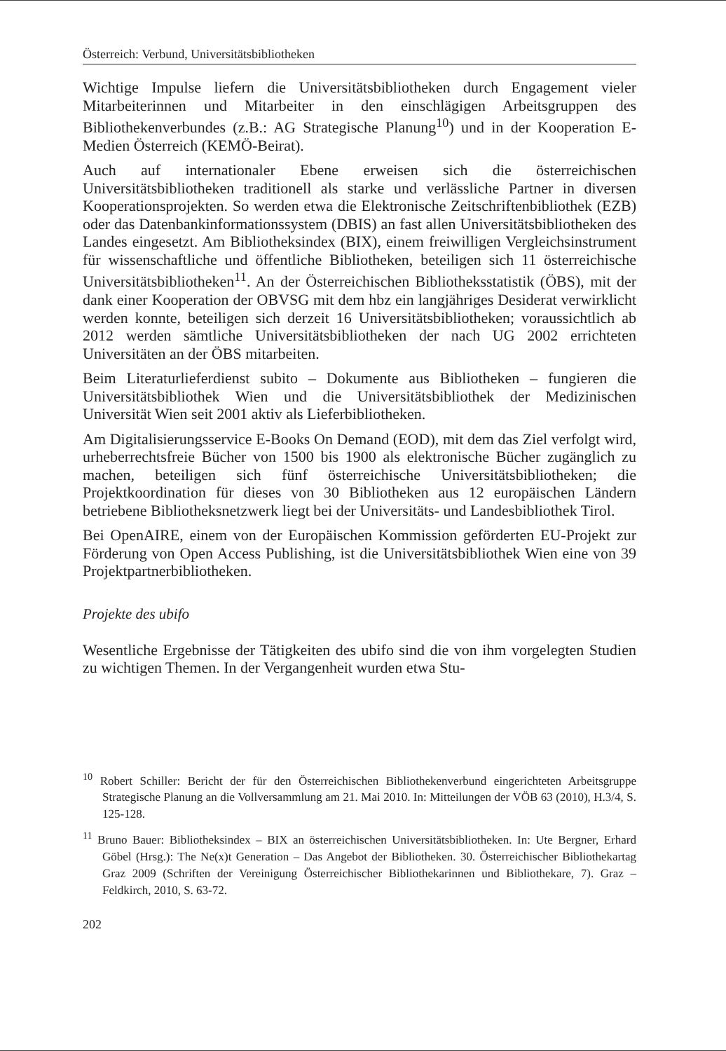Österreich: Verbund, Universitätsbibliotheken
Wichtige Impulse liefern die Universitätsbibliotheken durch Engagement vieler Mitarbeiterinnen und Mitarbeiter in den einschlägigen Arbeitsgruppen des Bibliothekenverbundes (z.B.: AG Strategische Planung<sup>10</sup>) und in der Kooperation E-Medien Österreich (KEMÖ-Beirat).
Auch auf internationaler Ebene erweisen sich die österreichischen Universitätsbibliotheken traditionell als starke und verlässliche Partner in diversen Kooperationsprojekten. So werden etwa die Elektronische Zeitschriftenbibliothek (EZB) oder das Datenbankinformationssystem (DBIS) an fast allen Universitätsbibliotheken des Landes eingesetzt. Am Bibliotheksindex (BIX), einem freiwilligen Vergleichsinstrument für wissenschaftliche und öffentliche Bibliotheken, beteiligen sich 11 österreichische Universitätsbibliotheken<sup>11</sup>. An der Österreichischen Bibliotheksstatistik (ÖBS), mit der dank einer Kooperation der OBVSG mit dem hbz ein langjähriges Desiderat verwirklicht werden konnte, beteiligen sich derzeit 16 Universitätsbibliotheken; voraussichtlich ab 2012 werden sämtliche Universitätsbibliotheken der nach UG 2002 errichteten Universitäten an der ÖBS mitarbeiten.
Beim Literaturlieferdienst subito – Dokumente aus Bibliotheken – fungieren die Universitätsbibliothek Wien und die Universitätsbibliothek der Medizinischen Universität Wien seit 2001 aktiv als Lieferbibliotheken.
Am Digitalisierungsservice E-Books On Demand (EOD), mit dem das Ziel verfolgt wird, urheberrechtsfreie Bücher von 1500 bis 1900 als elektronische Bücher zugänglich zu machen, beteiligen sich fünf österreichische Universitätsbibliotheken; die Projektkoordination für dieses von 30 Bibliotheken aus 12 europäischen Ländern betriebene Bibliotheksnetzwerk liegt bei der Universitäts- und Landesbibliothek Tirol.
Bei OpenAIRE, einem von der Europäischen Kommission geförderten EU-Projekt zur Förderung von Open Access Publishing, ist die Universitätsbibliothek Wien eine von 39 Projektpartnerbibliotheken.
Projekte des ubifo
Wesentliche Ergebnisse der Tätigkeiten des ubifo sind die von ihm vorgelegten Studien zu wichtigen Themen. In der Vergangenheit wurden etwa Stu-
<sup>10</sup> Robert Schiller: Bericht der für den Österreichischen Bibliothekenverbund eingerichteten Arbeitsgruppe Strategische Planung an die Vollversammlung am 21. Mai 2010. In: Mitteilungen der VÖB 63 (2010), H.3/4, S. 125-128.
<sup>11</sup> Bruno Bauer: Bibliotheksindex – BIX an österreichischen Universitätsbibliotheken. In: Ute Bergner, Erhard Göbel (Hrsg.): The Ne(x)t Generation – Das Angebot der Bibliotheken. 30. Österreichischer Bibliothekartag Graz 2009 (Schriften der Vereinigung Österreichischer Bibliothekarinnen und Bibliothekare, 7). Graz – Feldkirch, 2010, S. 63-72.
202